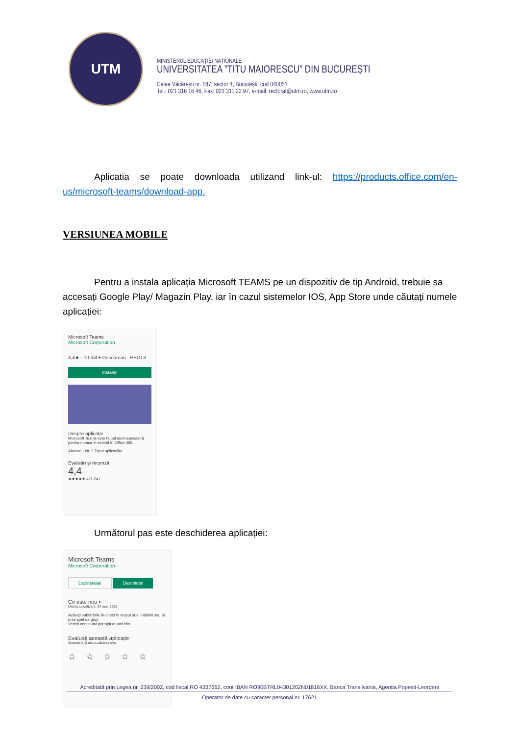UTM
MINISTERUL EDUCAȚIEI NAȚIONALE
UNIVERSITATEA ”TITU MAIORESCU” DIN BUCUREȘTI
Calea Văcărești nr. 187, sector 4, București, cod 040051
Tel.: 021 316 16 46, Fax: 021 311 22 97, e-mail: rectorat@utm.ro, www.utm.ro
Aplicatia se poate downloada utilizand link-ul: https://products.office.com/en-us/microsoft-teams/download-app.
VERSIUNEA MOBILE
Pentru a instala aplicația Microsoft TEAMS pe un dispozitiv de tip Android, trebuie sa accesați Google Play/ Magazin Play, iar în cazul sistemelor IOS, App Store unde căutați numele aplicației:
Microsoft Teams
Microsoft Corporation
4,4★ · 10 mil.+ Descărcări · PEGI 3
Instalați
Despre aplicație
Microsoft Teams este hubul dumneavoastră pentru munca în echipă în Office 365.
Afacere · Nr. 2 Topul aplicațiilor
Evaluări și recenzii
4,4
★★★★★ 411 241
Următorul pas este deschiderea aplicației:
Microsoft Teams
Microsoft Corporation
Dezinstalați Deschideți
Ce este nou •
Ultima actualizare: 24 mar. 2020
Activați subtitrările în direct în timpul unei întâlniri sau al unui apel de grup
Vedeți conținutul partajat atunci cân...
Evaluați această aplicație
Spuneți-le și altora părerea dvs.
☆☆☆☆☆
Acreditată prin Legea nr. 239/2002, cod fiscal RO 4337662, cont IBAN RO90BTRL04301202N01816XX, Banca Transilvania, Agenția Popești-Leordeni
Operator de date cu caracter personal nr. 17621